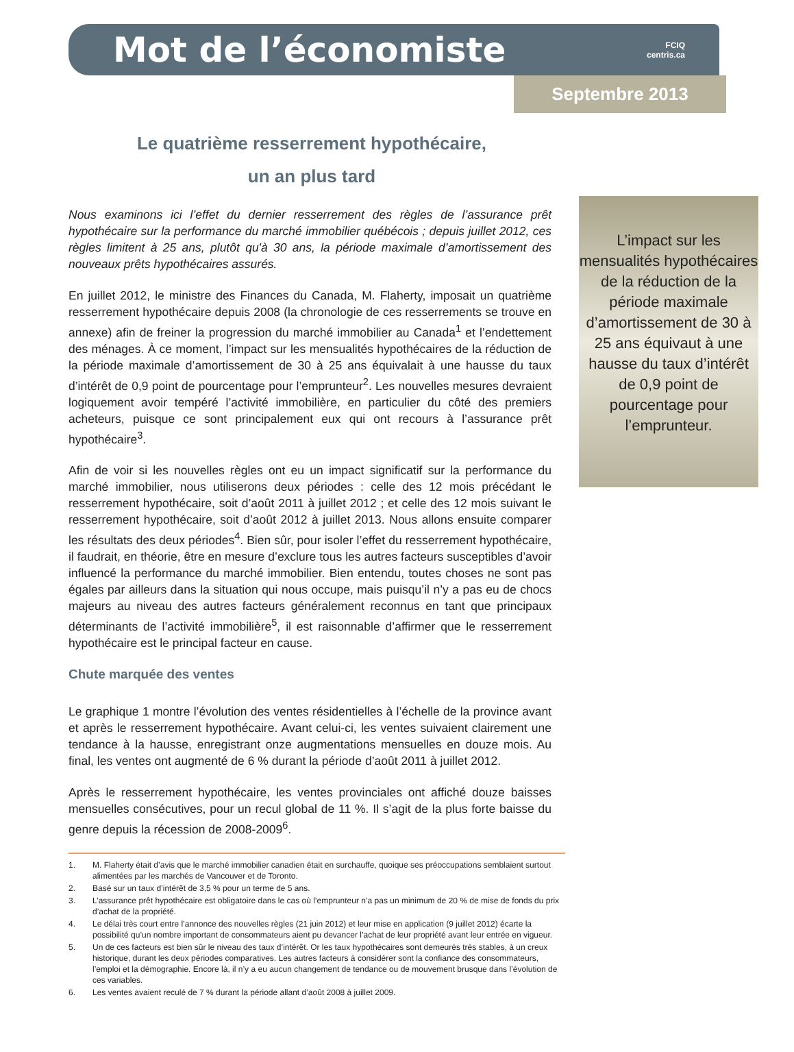Mot de l’économiste
FCIQ
centris.ca
Septembre 2013
Le quatrième resserrement hypothécaire,
un an plus tard
Nous examinons ici l’effet du dernier resserrement des règles de l’assurance prêt hypothécaire sur la performance du marché immobilier québécois ; depuis juillet 2012, ces règles limitent à 25 ans, plutôt qu'à 30 ans, la période maximale d’amortissement des nouveaux prêts hypothécaires assurés.
En juillet 2012, le ministre des Finances du Canada, M. Flaherty, imposait un quatrième resserrement hypothécaire depuis 2008 (la chronologie de ces resserrements se trouve en annexe) afin de freiner la progression du marché immobilier au Canada<sup>1</sup> et l’endettement des ménages. À ce moment, l’impact sur les mensualités hypothécaires de la réduction de la période maximale d’amortissement de 30 à 25 ans équivalait à une hausse du taux d’intérêt de 0,9 point de pourcentage pour l’emprunteur<sup>2</sup>. Les nouvelles mesures devraient logiquement avoir tempéré l’activité immobilière, en particulier du côté des premiers acheteurs, puisque ce sont principalement eux qui ont recours à l’assurance prêt hypothécaire<sup>3</sup>.
Afin de voir si les nouvelles règles ont eu un impact significatif sur la performance du marché immobilier, nous utiliserons deux périodes : celle des 12 mois précédant le resserrement hypothécaire, soit d’août 2011 à juillet 2012 ; et celle des 12 mois suivant le resserrement hypothécaire, soit d’août 2012 à juillet 2013. Nous allons ensuite comparer les résultats des deux périodes<sup>4</sup>. Bien sûr, pour isoler l’effet du resserrement hypothécaire, il faudrait, en théorie, être en mesure d’exclure tous les autres facteurs susceptibles d’avoir influencé la performance du marché immobilier. Bien entendu, toutes choses ne sont pas égales par ailleurs dans la situation qui nous occupe, mais puisqu’il n’y a pas eu de chocs majeurs au niveau des autres facteurs généralement reconnus en tant que principaux déterminants de l’activité immobilière<sup>5</sup>, il est raisonnable d’affirmer que le resserrement hypothécaire est le principal facteur en cause.
Chute marquée des ventes
Le graphique 1 montre l’évolution des ventes résidentielles à l’échelle de la province avant et après le resserrement hypothécaire. Avant celui-ci, les ventes suivaient clairement une tendance à la hausse, enregistrant onze augmentations mensuelles en douze mois. Au final, les ventes ont augmenté de 6 % durant la période d’août 2011 à juillet 2012.
Après le resserrement hypothécaire, les ventes provinciales ont affiché douze baisses mensuelles consécutives, pour un recul global de 11 %. Il s’agit de la plus forte baisse du genre depuis la récession de 2008-2009<sup>6</sup>.
L’impact sur les mensualités hypothécaires de la réduction de la période maximale d’amortissement de 30 à 25 ans équivaut à une hausse du taux d’intérêt de 0,9 point de pourcentage pour l’emprunteur.
1. M. Flaherty était d’avis que le marché immobilier canadien était en surchauffe, quoique ses préoccupations semblaient surtout alimentées par les marchés de Vancouver et de Toronto.
2. Basé sur un taux d’intérêt de 3,5 % pour un terme de 5 ans.
3. L’assurance prêt hypothécaire est obligatoire dans le cas où l’emprunteur n’a pas un minimum de 20 % de mise de fonds du prix d’achat de la propriété.
4. Le délai très court entre l’annonce des nouvelles règles (21 juin 2012) et leur mise en application (9 juillet 2012) écarte la possibilité qu’un nombre important de consommateurs aient pu devancer l’achat de leur propriété avant leur entrée en vigueur.
5. Un de ces facteurs est bien sûr le niveau des taux d’intérêt. Or les taux hypothécaires sont demeurés très stables, à un creux historique, durant les deux périodes comparatives. Les autres facteurs à considérer sont la confiance des consommateurs, l’emploi et la démographie. Encore là, il n’y a eu aucun changement de tendance ou de mouvement brusque dans l’évolution de ces variables.
6. Les ventes avaient reculé de 7 % durant la période allant d’août 2008 à juillet 2009.